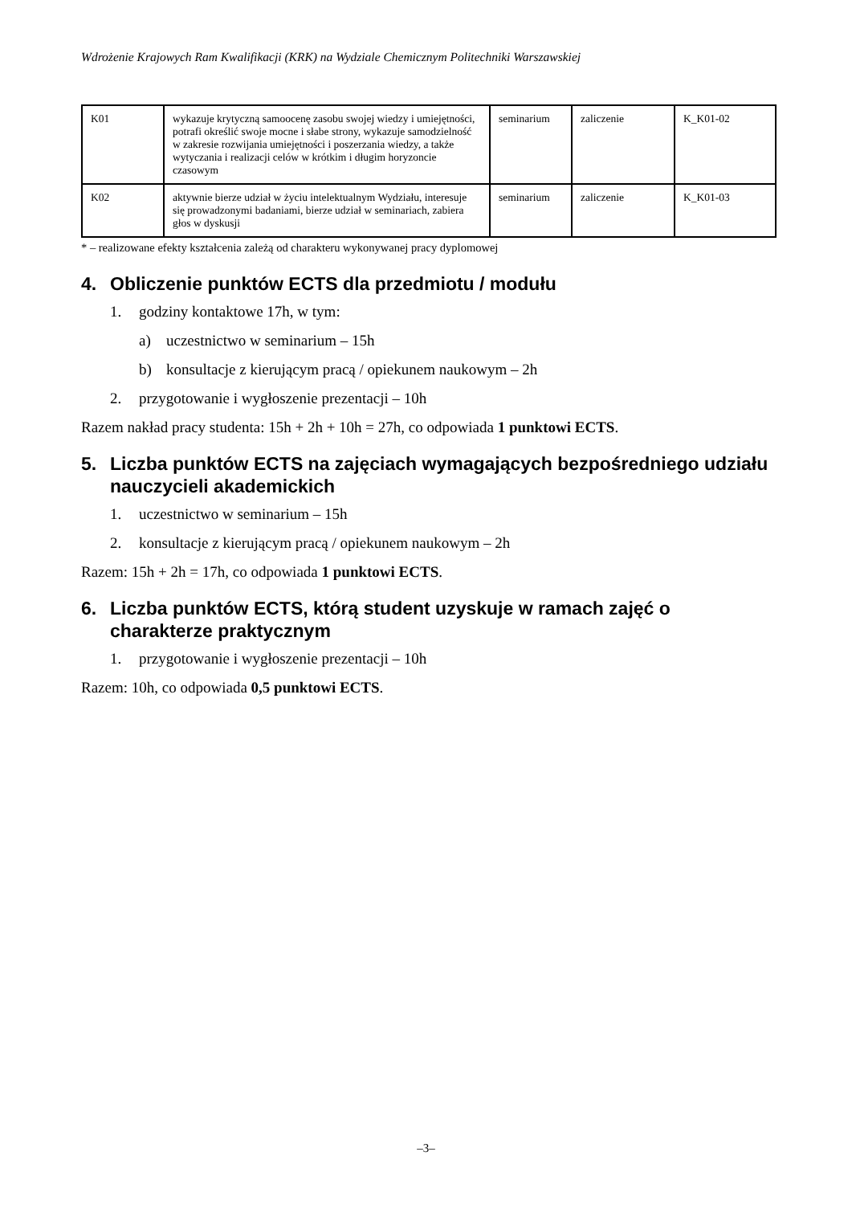Wdrożenie Krajowych Ram Kwalifikacji (KRK) na Wydziale Chemicznym Politechniki Warszawskiej
| K01 | wykazuje krytyczną samoocenę zasobu swojej wiedzy i umiejętności, potrafi określić swoje mocne i słabe strony, wykazuje samodzielność w zakresie rozwijania umiejętności i poszerzania wiedzy, a także wytyczania i realizacji celów w krótkim i długim horyzoncie czasowym | seminarium | zaliczenie | K_K01-02 |
| K02 | aktywnie bierze udział w życiu intelektualnym Wydziału, interesuje się prowadzonymi badaniami, bierze udział w seminariach, zabiera głos w dyskusji | seminarium | zaliczenie | K_K01-03 |
* – realizowane efekty kształcenia zależą od charakteru wykonywanej pracy dyplomowej
4. Obliczenie punktów ECTS dla przedmiotu / modułu
1. godziny kontaktowe 17h, w tym:
a) uczestnictwo w seminarium – 15h
b) konsultacje z kierującym pracą / opiekunem naukowym – 2h
2. przygotowanie i wygłoszenie prezentacji – 10h
Razem nakład pracy studenta: 15h + 2h + 10h = 27h, co odpowiada 1 punktowi ECTS.
5. Liczba punktów ECTS na zajęciach wymagających bezpośredniego udziału nauczycieli akademickich
1. uczestnictwo w seminarium – 15h
2. konsultacje z kierującym pracą / opiekunem naukowym – 2h
Razem: 15h + 2h = 17h, co odpowiada 1 punktowi ECTS.
6. Liczba punktów ECTS, którą student uzyskuje w ramach zajęć o charakterze praktycznym
1. przygotowanie i wygłoszenie prezentacji – 10h
Razem: 10h, co odpowiada 0,5 punktowi ECTS.
–3–